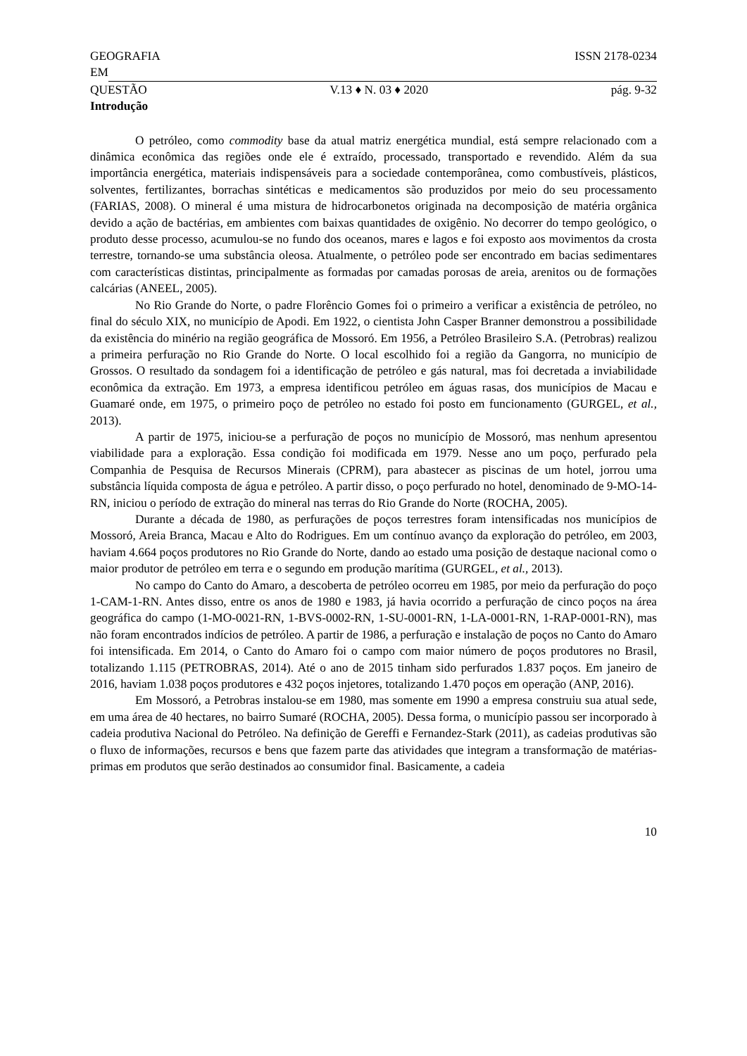GEOGRAFIA ISSN 2178-0234
EM
QUESTÃO V.13 ♦ N. 03 ♦ 2020 pág. 9-32
Introdução
O petróleo, como commodity base da atual matriz energética mundial, está sempre relacionado com a dinâmica econômica das regiões onde ele é extraído, processado, transportado e revendido. Além da sua importância energética, materiais indispensáveis para a sociedade contemporânea, como combustíveis, plásticos, solventes, fertilizantes, borrachas sintéticas e medicamentos são produzidos por meio do seu processamento (FARIAS, 2008). O mineral é uma mistura de hidrocarbonetos originada na decomposição de matéria orgânica devido a ação de bactérias, em ambientes com baixas quantidades de oxigênio. No decorrer do tempo geológico, o produto desse processo, acumulou-se no fundo dos oceanos, mares e lagos e foi exposto aos movimentos da crosta terrestre, tornando-se uma substância oleosa. Atualmente, o petróleo pode ser encontrado em bacias sedimentares com características distintas, principalmente as formadas por camadas porosas de areia, arenitos ou de formações calcárias (ANEEL, 2005).
No Rio Grande do Norte, o padre Florêncio Gomes foi o primeiro a verificar a existência de petróleo, no final do século XIX, no município de Apodi. Em 1922, o cientista John Casper Branner demonstrou a possibilidade da existência do minério na região geográfica de Mossoró. Em 1956, a Petróleo Brasileiro S.A. (Petrobras) realizou a primeira perfuração no Rio Grande do Norte. O local escolhido foi a região da Gangorra, no município de Grossos. O resultado da sondagem foi a identificação de petróleo e gás natural, mas foi decretada a inviabilidade econômica da extração. Em 1973, a empresa identificou petróleo em águas rasas, dos municípios de Macau e Guamaré onde, em 1975, o primeiro poço de petróleo no estado foi posto em funcionamento (GURGEL, et al., 2013).
A partir de 1975, iniciou-se a perfuração de poços no município de Mossoró, mas nenhum apresentou viabilidade para a exploração. Essa condição foi modificada em 1979. Nesse ano um poço, perfurado pela Companhia de Pesquisa de Recursos Minerais (CPRM), para abastecer as piscinas de um hotel, jorrou uma substância líquida composta de água e petróleo. A partir disso, o poço perfurado no hotel, denominado de 9-MO-14-RN, iniciou o período de extração do mineral nas terras do Rio Grande do Norte (ROCHA, 2005).
Durante a década de 1980, as perfurações de poços terrestres foram intensificadas nos municípios de Mossoró, Areia Branca, Macau e Alto do Rodrigues. Em um contínuo avanço da exploração do petróleo, em 2003, haviam 4.664 poços produtores no Rio Grande do Norte, dando ao estado uma posição de destaque nacional como o maior produtor de petróleo em terra e o segundo em produção marítima (GURGEL, et al., 2013).
No campo do Canto do Amaro, a descoberta de petróleo ocorreu em 1985, por meio da perfuração do poço 1-CAM-1-RN. Antes disso, entre os anos de 1980 e 1983, já havia ocorrido a perfuração de cinco poços na área geográfica do campo (1-MO-0021-RN, 1-BVS-0002-RN, 1-SU-0001-RN, 1-LA-0001-RN, 1-RAP-0001-RN), mas não foram encontrados indícios de petróleo. A partir de 1986, a perfuração e instalação de poços no Canto do Amaro foi intensificada. Em 2014, o Canto do Amaro foi o campo com maior número de poços produtores no Brasil, totalizando 1.115 (PETROBRAS, 2014). Até o ano de 2015 tinham sido perfurados 1.837 poços. Em janeiro de 2016, haviam 1.038 poços produtores e 432 poços injetores, totalizando 1.470 poços em operação (ANP, 2016).
Em Mossoró, a Petrobras instalou-se em 1980, mas somente em 1990 a empresa construiu sua atual sede, em uma área de 40 hectares, no bairro Sumaré (ROCHA, 2005). Dessa forma, o município passou ser incorporado à cadeia produtiva Nacional do Petróleo. Na definição de Gereffi e Fernandez-Stark (2011), as cadeias produtivas são o fluxo de informações, recursos e bens que fazem parte das atividades que integram a transformação de matérias-primas em produtos que serão destinados ao consumidor final. Basicamente, a cadeia
10